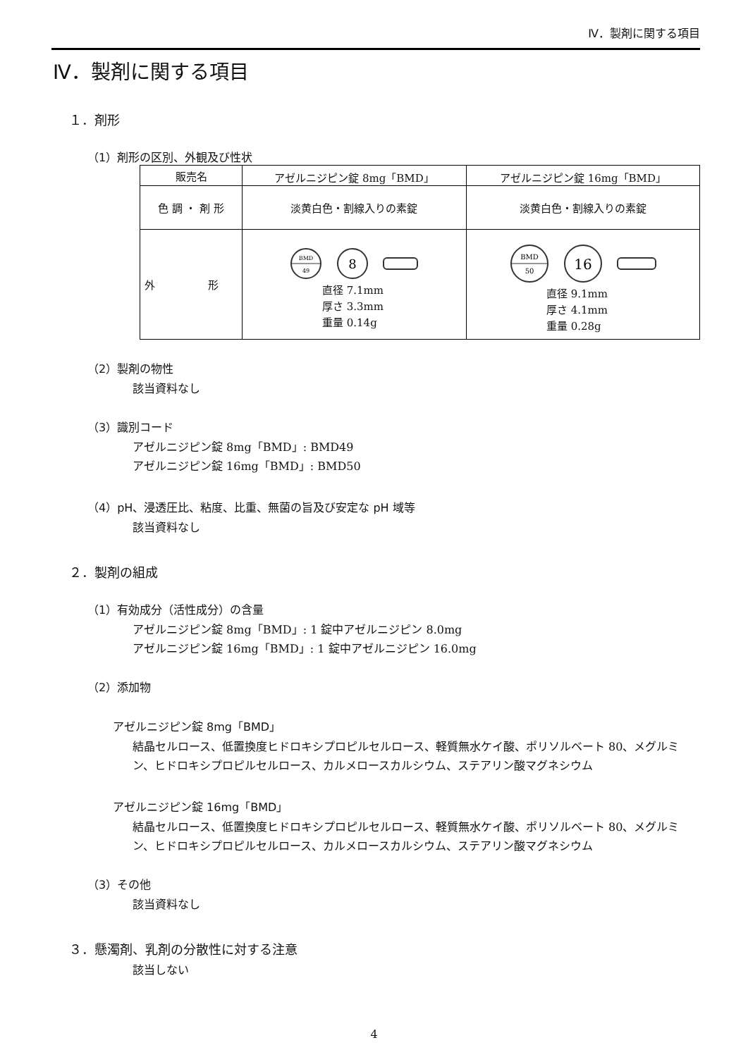Ⅳ．製剤に関する項目
Ⅳ．製剤に関する項目
１．剤形
（1）剤形の区別、外観及び性状
| 販売名 | アゼルニジピン錠 8mg「BMD」 | アゼルニジピン錠 16mg「BMD」 |
| 色 調 ・ 剤 形 | 淡黄白色・割線入りの素錠 | 淡黄白色・割線入りの素錠 |
| 外 形 | BMD 49 8 直径 7.1mm 厚さ 3.3mm 重量 0.14g | BMD 50 16 直径 9.1mm 厚さ 4.1mm 重量 0.28g |
（2）製剤の物性
該当資料なし
（3）識別コード
アゼルニジピン錠 8mg「BMD」: BMD49
アゼルニジピン錠 16mg「BMD」: BMD50
（4）pH、浸透圧比、粘度、比重、無菌の旨及び安定な pH 域等
該当資料なし
２．製剤の組成
（1）有効成分（活性成分）の含量
アゼルニジピン錠 8mg「BMD」: 1 錠中アゼルニジピン 8.0mg
アゼルニジピン錠 16mg「BMD」: 1 錠中アゼルニジピン 16.0mg
（2）添加物
アゼルニジピン錠 8mg「BMD」
結晶セルロース、低置換度ヒドロキシプロピルセルロース、軽質無水ケイ酸、ポリソルベート 80、メグルミン、ヒドロキシプロピルセルロース、カルメロースカルシウム、ステアリン酸マグネシウム
アゼルニジピン錠 16mg「BMD」
結晶セルロース、低置換度ヒドロキシプロピルセルロース、軽質無水ケイ酸、ポリソルベート 80、メグルミン、ヒドロキシプロピルセルロース、カルメロースカルシウム、ステアリン酸マグネシウム
（3）その他
該当資料なし
３．懸濁剤、乳剤の分散性に対する注意
該当しない
4